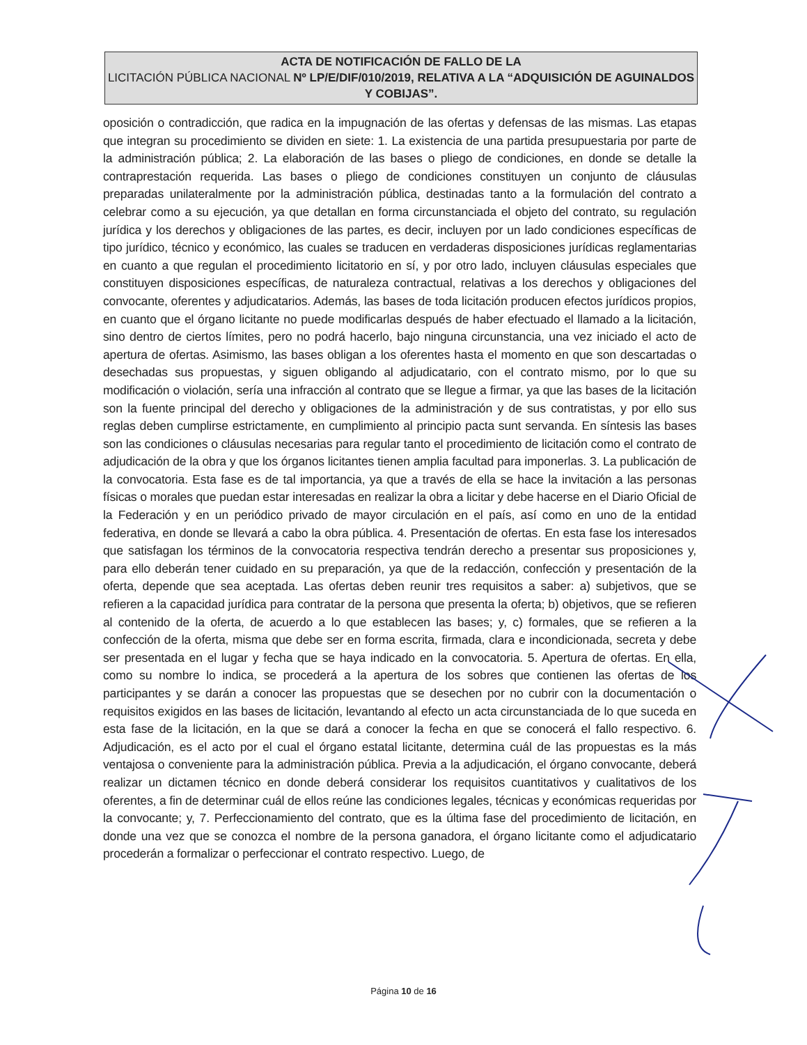ACTA DE NOTIFICACIÓN DE FALLO DE LA
LICITACIÓN PÚBLICA NACIONAL Nº LP/E/DIF/010/2019, RELATIVA A LA “ADQUISICIÓN DE AGUINALDOS Y COBIJAS”.
oposición o contradicción, que radica en la impugnación de las ofertas y defensas de las mismas. Las etapas que integran su procedimiento se dividen en siete: 1. La existencia de una partida presupuestaria por parte de la administración pública; 2. La elaboración de las bases o pliego de condiciones, en donde se detalle la contraprestación requerida. Las bases o pliego de condiciones constituyen un conjunto de cláusulas preparadas unilateralmente por la administración pública, destinadas tanto a la formulación del contrato a celebrar como a su ejecución, ya que detallan en forma circunstanciada el objeto del contrato, su regulación jurídica y los derechos y obligaciones de las partes, es decir, incluyen por un lado condiciones específicas de tipo jurídico, técnico y económico, las cuales se traducen en verdaderas disposiciones jurídicas reglamentarias en cuanto a que regulan el procedimiento licitatorio en sí, y por otro lado, incluyen cláusulas especiales que constituyen disposiciones específicas, de naturaleza contractual, relativas a los derechos y obligaciones del convocante, oferentes y adjudicatarios. Además, las bases de toda licitación producen efectos jurídicos propios, en cuanto que el órgano licitante no puede modificarlas después de haber efectuado el llamado a la licitación, sino dentro de ciertos límites, pero no podrá hacerlo, bajo ninguna circunstancia, una vez iniciado el acto de apertura de ofertas. Asimismo, las bases obligan a los oferentes hasta el momento en que son descartadas o desechadas sus propuestas, y siguen obligando al adjudicatario, con el contrato mismo, por lo que su modificación o violación, sería una infracción al contrato que se llegue a firmar, ya que las bases de la licitación son la fuente principal del derecho y obligaciones de la administración y de sus contratistas, y por ello sus reglas deben cumplirse estrictamente, en cumplimiento al principio pacta sunt servanda. En síntesis las bases son las condiciones o cláusulas necesarias para regular tanto el procedimiento de licitación como el contrato de adjudicación de la obra y que los órganos licitantes tienen amplia facultad para imponerlas. 3. La publicación de la convocatoria. Esta fase es de tal importancia, ya que a través de ella se hace la invitación a las personas físicas o morales que puedan estar interesadas en realizar la obra a licitar y debe hacerse en el Diario Oficial de la Federación y en un periódico privado de mayor circulación en el país, así como en uno de la entidad federativa, en donde se llevará a cabo la obra pública. 4. Presentación de ofertas. En esta fase los interesados que satisfagan los términos de la convocatoria respectiva tendrán derecho a presentar sus proposiciones y, para ello deberán tener cuidado en su preparación, ya que de la redacción, confección y presentación de la oferta, depende que sea aceptada. Las ofertas deben reunir tres requisitos a saber: a) subjetivos, que se refieren a la capacidad jurídica para contratar de la persona que presenta la oferta; b) objetivos, que se refieren al contenido de la oferta, de acuerdo a lo que establecen las bases; y, c) formales, que se refieren a la confección de la oferta, misma que debe ser en forma escrita, firmada, clara e incondicionada, secreta y debe ser presentada en el lugar y fecha que se haya indicado en la convocatoria. 5. Apertura de ofertas. En ella, como su nombre lo indica, se procederá a la apertura de los sobres que contienen las ofertas de los participantes y se darán a conocer las propuestas que se desechen por no cubrir con la documentación o requisitos exigidos en las bases de licitación, levantando al efecto un acta circunstanciada de lo que suceda en esta fase de la licitación, en la que se dará a conocer la fecha en que se conocerá el fallo respectivo. 6. Adjudicación, es el acto por el cual el órgano estatal licitante, determina cuál de las propuestas es la más ventajosa o conveniente para la administración pública. Previa a la adjudicación, el órgano convocante, deberá realizar un dictamen técnico en donde deberá considerar los requisitos cuantitativos y cualitativos de los oferentes, a fin de determinar cuál de ellos reúne las condiciones legales, técnicas y económicas requeridas por la convocante; y, 7. Perfeccionamiento del contrato, que es la última fase del procedimiento de licitación, en donde una vez que se conozca el nombre de la persona ganadora, el órgano licitante como el adjudicatario procederán a formalizar o perfeccionar el contrato respectivo. Luego, de
Página 10 de 16